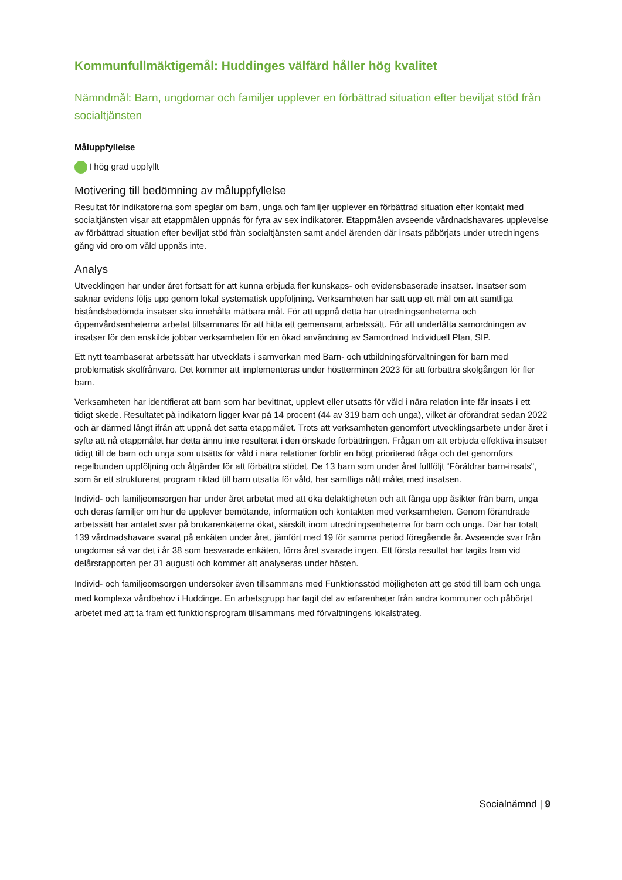Kommunfullmäktigemål: Huddinges välfärd håller hög kvalitet
Nämndmål: Barn, ungdomar och familjer upplever en förbättrad situation efter beviljat stöd från socialtjänsten
Måluppfyllelse
I hög grad uppfyllt
Motivering till bedömning av måluppfyllelse
Resultat för indikatorerna som speglar om barn, unga och familjer upplever en förbättrad situation efter kontakt med socialtjänsten visar att etappmålen uppnås för fyra av sex indikatorer. Etappmålen avseende vårdnadshavares upplevelse av förbättrad situation efter beviljat stöd från socialtjänsten samt andel ärenden där insats påbörjats under utredningens gång vid oro om våld uppnås inte.
Analys
Utvecklingen har under året fortsatt för att kunna erbjuda fler kunskaps- och evidensbaserade insatser. Insatser som saknar evidens följs upp genom lokal systematisk uppföljning. Verksamheten har satt upp ett mål om att samtliga biståndsbedömda insatser ska innehålla mätbara mål. För att uppnå detta har utredningsenheterna och öppenvårdsenheterna arbetat tillsammans för att hitta ett gemensamt arbetssätt. För att underlätta samordningen av insatser för den enskilde jobbar verksamheten för en ökad användning av Samordnad Individuell Plan, SIP.
Ett nytt teambaserat arbetssätt har utvecklats i samverkan med Barn- och utbildningsförvaltningen för barn med problematisk skolfrånvaro. Det kommer att implementeras under höstterminen 2023 för att förbättra skolgången för fler barn.
Verksamheten har identifierat att barn som har bevittnat, upplevt eller utsatts för våld i nära relation inte får insats i ett tidigt skede. Resultatet på indikatorn ligger kvar på 14 procent (44 av 319 barn och unga), vilket är oförändrat sedan 2022 och är därmed långt ifrån att uppnå det satta etappmålet. Trots att verksamheten genomfört utvecklingsarbete under året i syfte att nå etappmålet har detta ännu inte resulterat i den önskade förbättringen. Frågan om att erbjuda effektiva insatser tidigt till de barn och unga som utsätts för våld i nära relationer förblir en högt prioriterad fråga och det genomförs regelbunden uppföljning och åtgärder för att förbättra stödet. De 13 barn som under året fullföljt “Föräldrar barn-insats", som är ett strukturerat program riktad till barn utsatta för våld, har samtliga nått målet med insatsen.
Individ- och familjeomsorgen har under året arbetat med att öka delaktigheten och att fånga upp åsikter från barn, unga och deras familjer om hur de upplever bemötande, information och kontakten med verksamheten. Genom förändrade arbetssätt har antalet svar på brukarenkäterna ökat, särskilt inom utredningsenheterna för barn och unga. Där har totalt 139 vårdnadshavare svarat på enkäten under året, jämfört med 19 för samma period föregående år. Avseende svar från ungdomar så var det i år 38 som besvarade enkäten, förra året svarade ingen. Ett första resultat har tagits fram vid delårsrapporten per 31 augusti och kommer att analyseras under hösten.
Individ- och familjeomsorgen undersöker även tillsammans med Funktionsstöd möjligheten att ge stöd till barn och unga med komplexa vårdbehov i Huddinge. En arbetsgrupp har tagit del av erfarenheter från andra kommuner och påbörjat arbetet med att ta fram ett funktionsprogram tillsammans med förvaltningens lokalstrateg.
Socialnämnd | 9